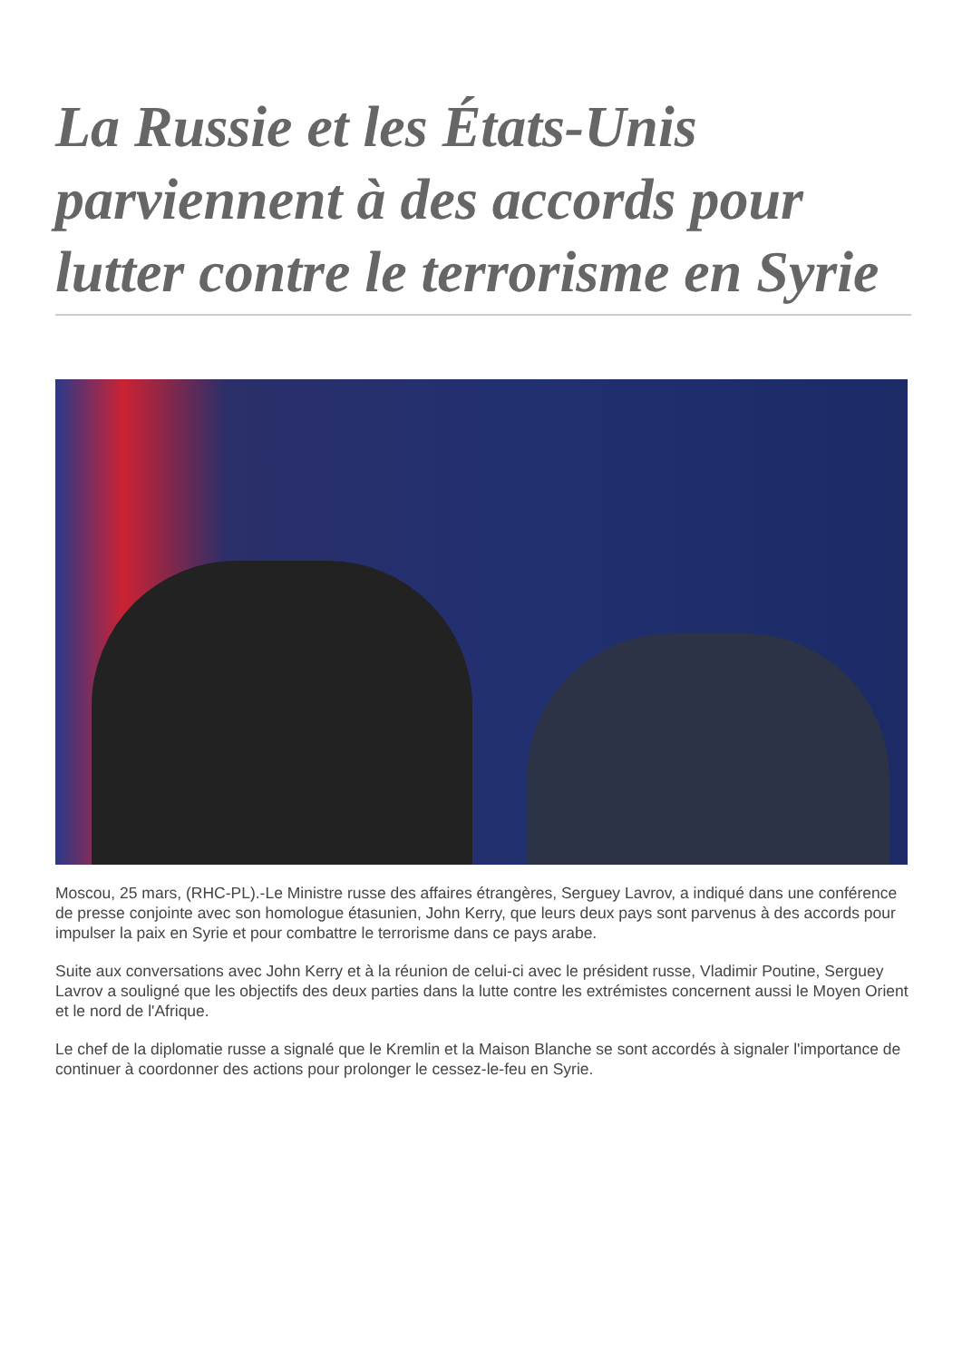La Russie et les États-Unis parviennent à des accords pour lutter contre le terrorisme en Syrie
Moscou, 25 mars, (RHC-PL).-Le Ministre russe des affaires étrangères, Serguey Lavrov, a indiqué dans une conférence de presse conjointe avec son homologue étasunien, John Kerry, que leurs deux pays sont parvenus à des accords pour impulser la paix en Syrie et pour combattre le terrorisme dans ce pays arabe.
Suite aux conversations avec John Kerry et à la réunion de celui-ci avec le président russe, Vladimir Poutine, Serguey Lavrov a souligné que les objectifs des deux parties dans la lutte contre les extrémistes concernent aussi le Moyen Orient et le nord de l'Afrique.
Le chef de la diplomatie russe a signalé que le Kremlin et la Maison Blanche se sont accordés à signaler l'importance de continuer à coordonner des actions pour prolonger le cessez-le-feu en Syrie.